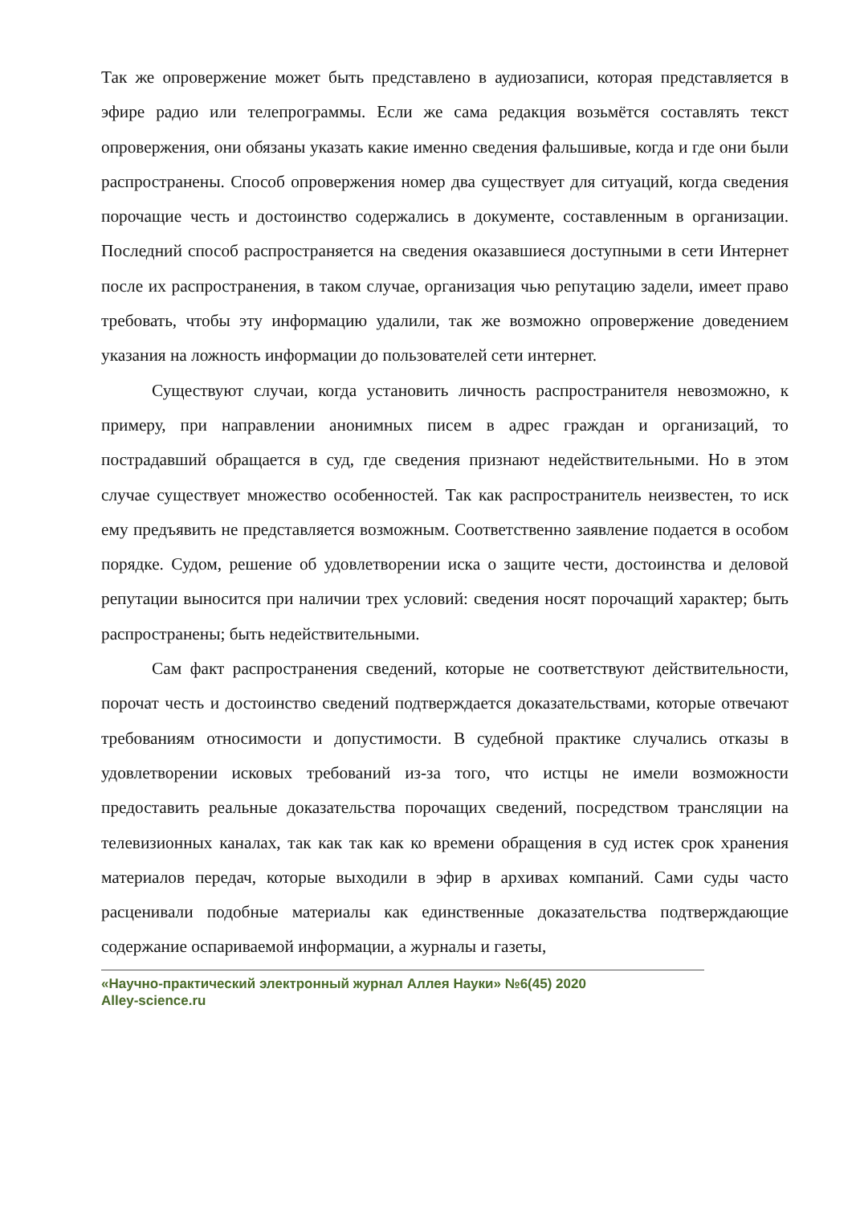Так же опровержение может быть представлено в аудиозаписи, которая представляется в эфире радио или телепрограммы. Если же сама редакция возьмётся составлять текст опровержения, они обязаны указать какие именно сведения фальшивые, когда и где они были распространены. Способ опровержения номер два существует для ситуаций, когда сведения порочащие честь и достоинство содержались в документе, составленным в организации. Последний способ распространяется на сведения оказавшиеся доступными в сети Интернет после их распространения, в таком случае, организация чью репутацию задели, имеет право требовать, чтобы эту информацию удалили, так же возможно опровержение доведением указания на ложность информации до пользователей сети интернет.
Существуют случаи, когда установить личность распространителя невозможно, к примеру, при направлении анонимных писем в адрес граждан и организаций, то пострадавший обращается в суд, где сведения признают недействительными. Но в этом случае существует множество особенностей. Так как распространитель неизвестен, то иск ему предъявить не представляется возможным. Соответственно заявление подается в особом порядке. Судом, решение об удовлетворении иска о защите чести, достоинства и деловой репутации выносится при наличии трех условий: сведения носят порочащий характер; быть распространены; быть недействительными.
Сам факт распространения сведений, которые не соответствуют действительности, порочат честь и достоинство сведений подтверждается доказательствами, которые отвечают требованиям относимости и допустимости. В судебной практике случались отказы в удовлетворении исковых требований из-за того, что истцы не имели возможности предоставить реальные доказательства порочащих сведений, посредством трансляции на телевизионных каналах, так как так как ко времени обращения в суд истек срок хранения материалов передач, которые выходили в эфир в архивах компаний. Сами суды часто расценивали подобные материалы как единственные доказательства подтверждающие содержание оспариваемой информации, а журналы и газеты,
«Научно-практический электронный журнал Аллея Науки» №6(45) 2020
Alley-science.ru